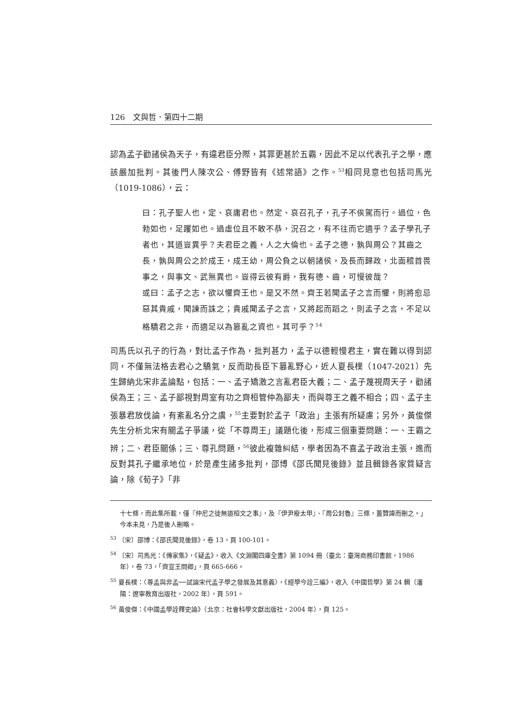126　文與哲．第四十二期
認為孟子勸諸侯為天子，有違君臣分際，其罪更甚於五霸，因此不足以代表孔子之學，應該嚴加批判。其後門人陳次公、傅野皆有《述常語》之作。<sup>53</sup>相同見意也包括司馬光（1019-1086），云：
曰：孔子聖人也，定、哀庸君也。然定、哀召孔子，孔子不俟駕而行。過位，色勃如也，足躩如也。過虛位且不敢不恭，況召之，有不往而它適乎？孟子學孔子者也，其道豈異乎？夫君臣之義，人之大倫也。孟子之德，孰與周公？其齒之長，孰與周公之於成王，成王幼，周公負之以朝諸侯，及長而歸政，北面稽首畏事之，與事文、武無異也。豈得云彼有爵，我有德、齒，可慢彼哉？
或曰：孟子之志，欲以懼齊王也。是又不然。齊王若聞孟子之言而懼，則將愈忌惡其貴戚，聞諫而誅之；貴戚聞孟子之言，又將起而蹈之，則孟子之言，不足以格驕君之非，而適足以為篡亂之資也。其可乎？<sup>54</sup>
司馬氏以孔子的行為，對比孟子作為，批判甚力，孟子以德輕慢君主，實在難以得到認同，不僅無法格去君心之驕氣，反而助長臣下篡亂野心，近人夏長樸（1047-2021）先生歸納北宋非孟論點，包括：一、孟子矯激之言亂君臣大義；二、孟子蔑視周天子，勸諸侯為王；三、孟子鄙視對周室有功之齊桓管仲為鄙夫，而與尊王之義不相合；四、孟子主張暴君放伐論，有紊亂名分之虞，<sup>55</sup>主要對於孟子「政治」主張有所疑慮；另外，黃俊傑先生分析北宋有關孟子爭議，從「不尊周王」議題化後，形成三個重要問題：一、王霸之辨；二、君臣關係；三、尊孔問題，<sup>56</sup>彼此複雜糾結，學者因為不喜孟子政治主張，進而反對其孔子繼承地位，於是產生諸多批判，邵博《邵氏聞見後錄》並且輯錄各家質疑言論，除《荀子》「非
十七條，而此集所載，僅『仲尼之徒無道桓文之事』，及『伊尹廢太甲』、『周公封魯』三條，蓋贊諱而刪之。」今本未見，乃是後人刪略。
<sup>53</sup> 〔宋〕邵博：《邵氏聞見後錄》，卷 13，頁 100-101。
<sup>54</sup> 〔宋〕司馬光：《傳家集》，《疑孟》，收入《文淵閣四庫全書》第 1094 冊（臺北：臺灣商務印書館，1986 年），卷 73，「齊宣王問卿」，頁 665-666。
<sup>55</sup> 夏長樸：〈尊孟與非孟──試論宋代孟子學之發展及其意義〉，《經學今詮三編》，收入《中國哲學》第 24 輯（瀋陽：遼寧教育出版社，2002 年），頁 591。
<sup>56</sup> 黃俊傑：《中國孟學詮釋史論》（北京：社會科學文獻出版社，2004 年），頁 125。